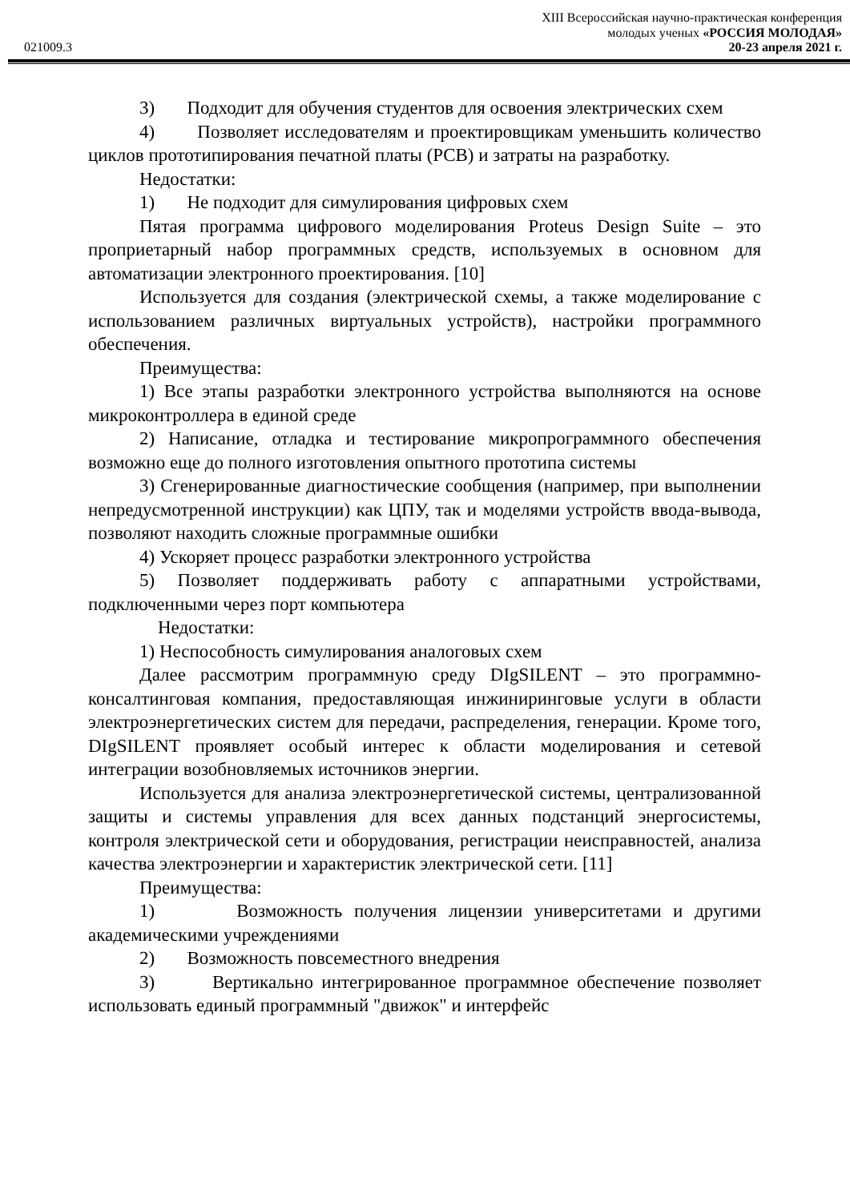XIII Всероссийская научно-практическая конференция
молодых ученых «РОССИЯ МОЛОДАЯ»
021009.3 20-23 апреля 2021 г.
3) Подходит для обучения студентов для освоения электрических схем
4) Позволяет исследователям и проектировщикам уменьшить количество циклов прототипирования печатной платы (PCB) и затраты на разработку.
Недостатки:
1) Не подходит для симулирования цифровых схем
Пятая программа цифрового моделирования Proteus Design Suite – это проприетарный набор программных средств, используемых в основном для автоматизации электронного проектирования. [10]
Используется для создания (электрической схемы, а также моделирование с использованием различных виртуальных устройств), настройки программного обеспечения.
Преимущества:
1) Все этапы разработки электронного устройства выполняются на основе микроконтроллера в единой среде
2) Написание, отладка и тестирование микропрограммного обеспечения возможно еще до полного изготовления опытного прототипа системы
3) Сгенерированные диагностические сообщения (например, при выполнении непредусмотренной инструкции) как ЦПУ, так и моделями устройств ввода-вывода, позволяют находить сложные программные ошибки
4) Ускоряет процесс разработки электронного устройства
5) Позволяет поддерживать работу с аппаратными устройствами, подключенными через порт компьютера
Недостатки:
1) Неспособность симулирования аналоговых схем
Далее рассмотрим программную среду DIgSILENT – это программно-консалтинговая компания, предоставляющая инжиниринговые услуги в области электроэнергетических систем для передачи, распределения, генерации. Кроме того, DIgSILENT проявляет особый интерес к области моделирования и сетевой интеграции возобновляемых источников энергии.
Используется для анализа электроэнергетической системы, централизованной защиты и системы управления для всех данных подстанций энергосистемы, контроля электрической сети и оборудования, регистрации неисправностей, анализа качества электроэнергии и характеристик электрической сети. [11]
Преимущества:
1) Возможность получения лицензии университетами и другими академическими учреждениями
2) Возможность повсеместного внедрения
3) Вертикально интегрированное программное обеспечение позволяет использовать единый программный "движок" и интерфейс